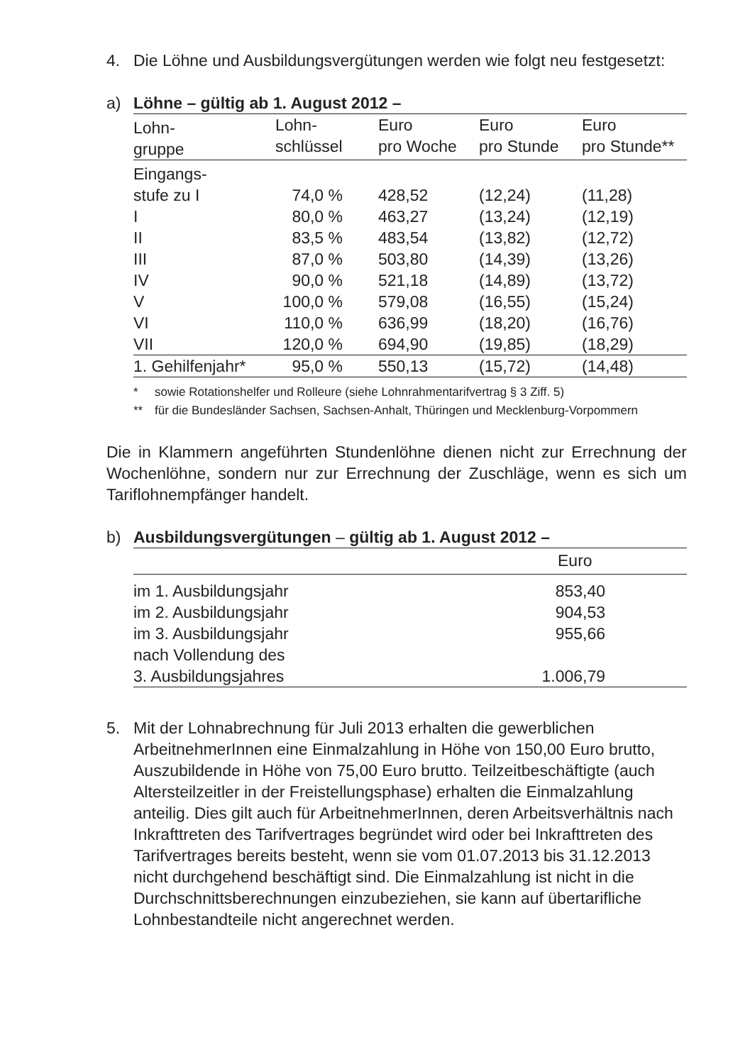4. Die Löhne und Ausbildungsvergütungen werden wie folgt neu festgesetzt:
a) Löhne – gültig ab 1. August 2012 –
| Lohn- gruppe | Lohn- schlüssel | Euro pro Woche | Euro pro Stunde | Euro pro Stunde** |
| --- | --- | --- | --- | --- |
| Eingangs- stufe zu I | 74,0 % | 428,52 | (12,24) | (11,28) |
| I | 80,0 % | 463,27 | (13,24) | (12,19) |
| II | 83,5 % | 483,54 | (13,82) | (12,72) |
| III | 87,0 % | 503,80 | (14,39) | (13,26) |
| IV | 90,0 % | 521,18 | (14,89) | (13,72) |
| V | 100,0 % | 579,08 | (16,55) | (15,24) |
| VI | 110,0 % | 636,99 | (18,20) | (16,76) |
| VII | 120,0 % | 694,90 | (19,85) | (18,29) |
| 1. Gehilfenjahr* | 95,0 % | 550,13 | (15,72) | (14,48) |
* sowie Rotationshelfer und Rolleure (siehe Lohnrahmentarifvertrag § 3 Ziff. 5)
** für die Bundesländer Sachsen, Sachsen-Anhalt, Thüringen und Mecklenburg-Vorpommern
Die in Klammern angeführten Stundenlöhne dienen nicht zur Errechnung der Wochenlöhne, sondern nur zur Errechnung der Zuschläge, wenn es sich um Tariflohnempfänger handelt.
b) Ausbildungsvergütungen – gültig ab 1. August 2012 –
| | Euro |
| --- | --- |
| im 1. Ausbildungsjahr | 853,40 |
| im 2. Ausbildungsjahr | 904,53 |
| im 3. Ausbildungsjahr | 955,66 |
| nach Vollendung des 3. Ausbildungsjahres | 1.006,79 |
5. Mit der Lohnabrechnung für Juli 2013 erhalten die gewerblichen ArbeitnehmerInnen eine Einmalzahlung in Höhe von 150,00 Euro brutto, Auszubildende in Höhe von 75,00 Euro brutto. Teilzeitbeschäftigte (auch Altersteilzeitler in der Freistellungsphase) erhalten die Einmalzahlung anteilig. Dies gilt auch für ArbeitnehmerInnen, deren Arbeitsverhältnis nach Inkrafttreten des Tarifvertrages begründet wird oder bei Inkrafttreten des Tarifvertrages bereits besteht, wenn sie vom 01.07.2013 bis 31.12.2013 nicht durchgehend beschäftigt sind. Die Einmalzahlung ist nicht in die Durchschnittsberechnungen einzubeziehen, sie kann auf übertarifliche Lohnbestandteile nicht angerechnet werden.